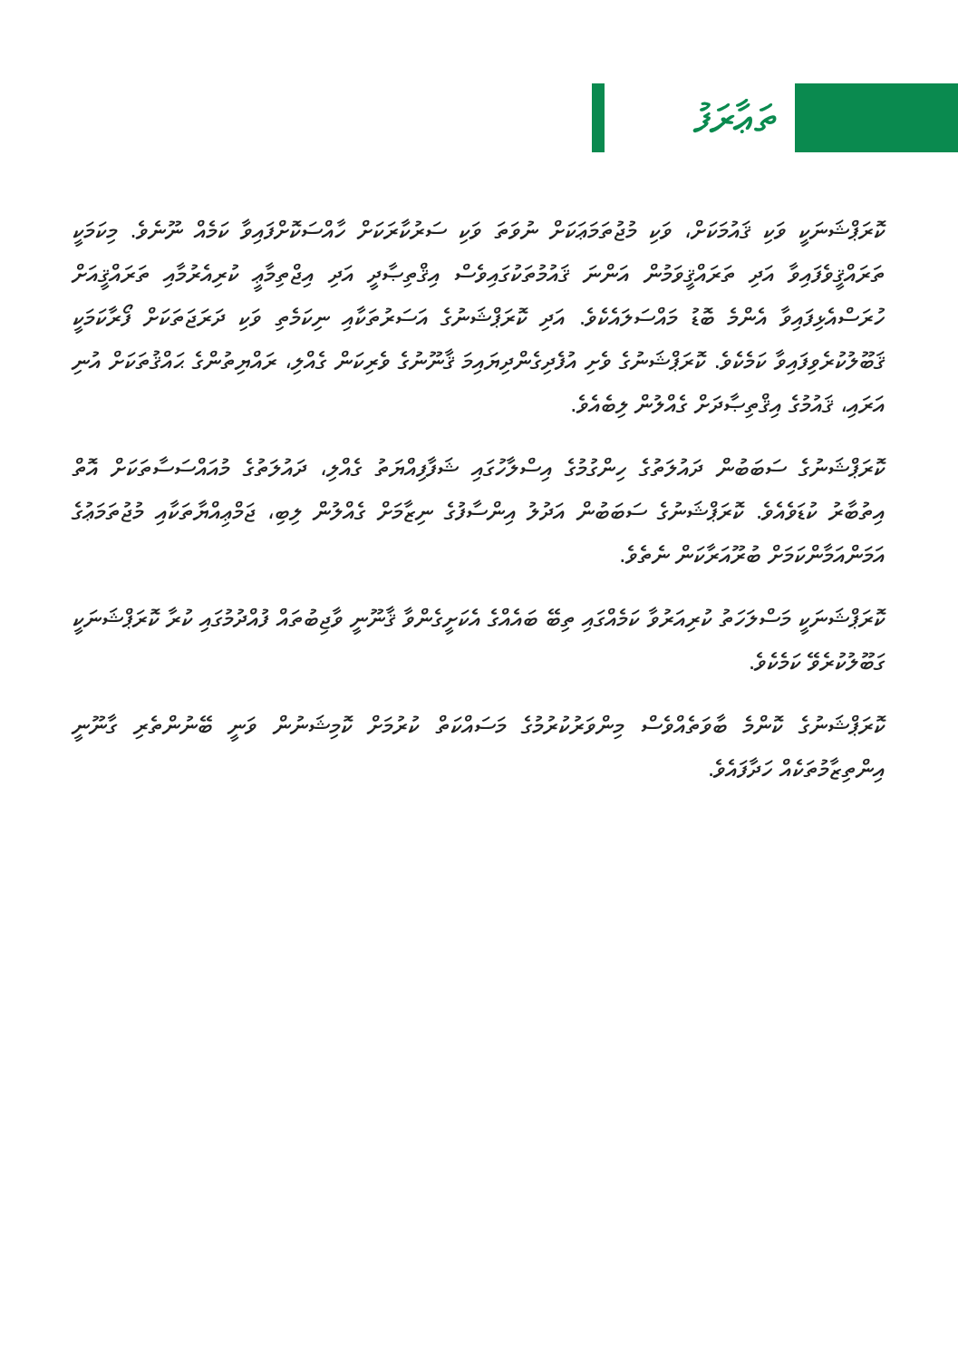ތަޢާރަފު
ކޮރަޕްޝަނަކީ ވަކި ޤައުމަކަށް، ވަކި މުޖުތަމަޢަކަށް ނުވަތަ ވަކި ސަރުކާރަކަށް ހާއްސަކޮށްފައިވާ ކަމެއް ނޫނެވެ. މިކަމަކީ ތަރައްޤީވެފައިވާ އަދި ތަރައްޤީވަމުން އަންނަ ޤައުމުތަކުގައިވެސް އިޤްތިޞާދީ އަދި އިޖްތިމާޢީ ކުރިއެރުމާއި ތަރައްޤީއަށް ހުރަސްއެޅިފައިވާ އެންމެ ބޮޑު މައްސަލައެކެވެ. އަދި ކޮރަޕްޝަނުގެ އަސަރުތަކާއި ނިކަމެތި ވަކި ދަރަޖަތަކަށް ފޯރާކަމަކީ ޤަބޫލުކުރެވިފައިވާ ކަމެކެވެ. ކޮރަޕްޝަނުގެ ވެށި އުފެދިގެންދިޔައިމަ ޤާނޫނުގެ ވެރިކަން ގެއްލި، ރައްޔިތުންގެ ޙައްޤުތަކަށް އުނި އަރައި، ޤައުމުގެ އިޤްތިޞާދަށް ގެއްލުން ލިބެއެވެ.
ކޮރަޕްޝަނުގެ ސަބަބުން ދައުލަތުގެ ހިންގުމުގެ އިސްލާހުގައި ޝަފާފިއްޔަތު ގެއްލި، ދައުލަތުގެ މުއައްސަސާތަކަށް އޮތް އިތުބާރު ކުޑަވެއެވެ. ކޮރަޕްޝަނުގެ ސަބަބުން އަދުލު އިންސާފުގެ ނިޒާމަށް ގެއްލުން ލިބި، ޖަމްޢިއްޔާތަކާއި މުޖުތަމަޢުގެ އަމަންއަމާންކަމަށް ބުރޫއަރާކަން ނެތެވެ.
ކޮރަޕްޝަނަކީ މަސްލަހަތު ކުރިއަރުވާ ކަމެއްގައި ތިބޭ ބައެއްގެ އެކަށީގެންވާ ޤާނޫނީ ވާޖިބުތައް ފުއްދުމުގައި ކުރާ ކޮރަޕްޝަނަކީ ގަބޫލުކުރެވޭ ކަމެކެވެ.
ކޮރަޕްޝަނުގެ ކޮންމެ ބާވަތެއްވެސް މިންވަރުކުރުމުގެ މަސައްކަތް ކުރުމަށް ކޮމިޝަނުން ވަނީ ބޭނުންތެރި ގާނޫނީ އިންތިޒާމުތަކެއް ހަދާފައެވެ.